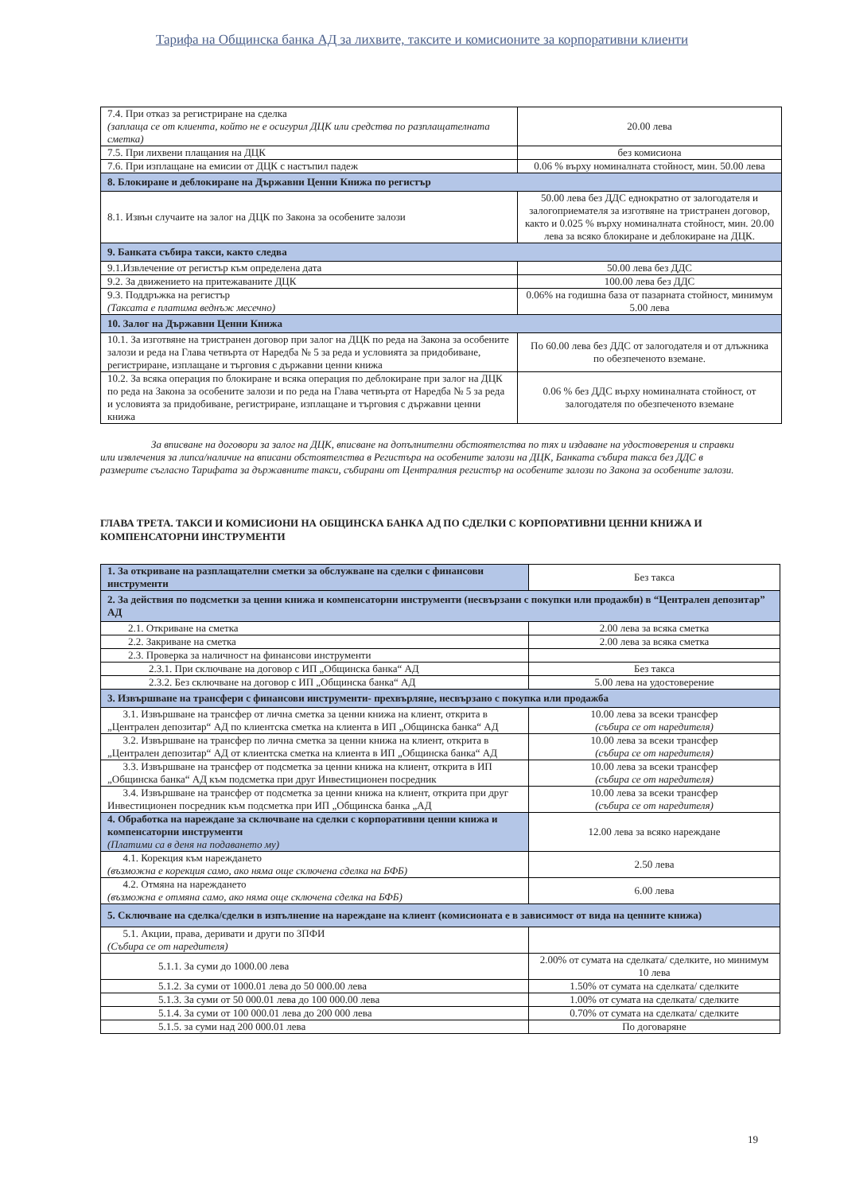Тарифа на Общинска банка АД за лихвите, таксите и комисионите за корпоративни клиенти
| 7.4. При отказ за регистриране на сделка (заплаща се от клиента, който не е осигурил ДЦК или средства по разплащателната сметка) | 20.00 лева |
| 7.5. При лихвени плащания на ДЦК | без комисиона |
| 7.6. При изплащане на емисии от ДЦК с настъпил падеж | 0.06 % върху номиналната стойност, мин. 50.00 лева |
| 8. Блокиране и деблокиране на Държавни Ценни Книжа по регистър | |
| 8.1. Извън случаите на залог на ДЦК по Закона за особените залози | 50.00 лева без ДДС еднократно от залогодателя и залогоприемателя за изготвяне на тристранен договор, както и 0.025 % върху номиналната стойност, мин. 20.00 лева за всяко блокиране и деблокиране на ДЦК. |
| 9. Банката събира такси, както следва | |
| 9.1.Извлечение от регистър към определена дата | 50.00 лева без ДДС |
| 9.2. За движението на притежаваните ДЦК | 100.00 лева без ДДС |
| 9.3. Поддръжка на регистър (Таксата е платима веднъж месечно) | 0.06% на годишна база от пазарната стойност, минимум 5.00 лева |
| 10. Залог на Държавни Ценни Книжа | |
| 10.1. За изготвяне на тристранен договор при залог на ДЦК по реда на Закона за особените залози и реда на Глава четвърта от Наредба № 5 за реда и условията за придобиване, регистриране, изплащане и търговия с държавни ценни книжа | По 60.00 лева без ДДС от залогодателя и от длъжника по обезпеченото вземане. |
| 10.2. За всяка операция по блокиране и всяка операция по деблокиране при залог на ДЦК по реда на Закона за особените залози и по реда на Глава четвърта от Наредба № 5 за реда и условията за придобиване, регистриране, изплащане и търговия с държавни ценни книжа | 0.06 % без ДДС върху номиналната стойност, от залогодателя по обезпеченото вземане |
За вписване на договори за залог на ДЦК, вписване на допълнителни обстоятелства по тях и издаване на удостоверения и справки или извлечения за липса/наличие на вписани обстоятелства в Регистъра на особените залози на ДЦК, Банката събира такса без ДДС в размерите съгласно Тарифата за държавните такси, събирани от Централния регистър на особените залози по Закона за особените залози.
ГЛАВА ТРЕТА. ТАКСИ И КОМИСИОНИ НА ОБЩИНСКА БАНКА АД ПО СДЕЛКИ С КОРПОРАТИВНИ ЦЕННИ КНИЖА И КОМПЕНСАТОРНИ ИНСТРУМЕНТИ
| 1. За откриване на разплащателни сметки за обслужване на сделки с финансови инструменти | Без такса |
| 2. За действия по подсметки за ценни книжа и компенсаторни инструменти (несвързани с покупки или продажби) в “Централен депозитар” АД | |
| 2.1. Откриване на сметка | 2.00 лева за всяка сметка |
| 2.2. Закриване на сметка | 2.00 лева за всяка сметка |
| 2.3. Проверка за наличност на финансови инструменти | |
| 2.3.1. При сключване на договор с ИП „Общинска банка“ АД | Без такса |
| 2.3.2. Без сключване на договор с ИП „Общинска банка“ АД | 5.00 лева на удостоверение |
| 3. Извършване на трансфери с финансови инструменти- прехвърляне, несвързано с покупка или продажба | |
| 3.1. Извършване на трансфер от лична сметка за ценни книжа на клиент, открита в „Централен депозитар“ АД по клиентска сметка на клиента в ИП „Общинска банка“ АД | 10.00 лева за всеки трансфер (събира се от наредителя) |
| 3.2. Извършване на трансфер по лична сметка за ценни книжа на клиент, открита в „Централен депозитар“ АД от клиентска сметка на клиента в ИП „Общинска банка“ АД | 10.00 лева за всеки трансфер (събира се от наредителя) |
| 3.3. Извършване на трансфер от подсметка за ценни книжа на клиент, открита в ИП „Общинска банка“ АД към подсметка при друг Инвестиционен посредник | 10.00 лева за всеки трансфер (събира се от наредителя) |
| 3.4. Извършване на трансфер от подсметка за ценни книжа на клиент, открита при друг Инвестиционен посредник към подсметка при ИП „Общинска банка „АД | 10.00 лева за всеки трансфер (събира се от наредителя) |
| 4. Обработка на нареждане за сключване на сделки с корпоративни ценни книжа и компенсаторни инструменти (Платими са в деня на подаването му) | 12.00 лева за всяко нареждане |
| 4.1. Корекция към нареждането (възможна е корекция само, ако няма още сключена сделка на БФБ) | 2.50 лева |
| 4.2. Отмяна на нареждането (възможна е отмяна само, ако няма още сключена сделка на БФБ) | 6.00 лева |
| 5. Сключване на сделка/сделки в изпълнение на нареждане на клиент (комисионата е в зависимост от вида на ценните книжа) | |
| 5.1. Акции, права, деривати и други по ЗПФИ (Събира се от наредителя) | |
| 5.1.1. За суми до 1000.00 лева | 2.00% от сумата на сделката/ сделките, но минимум 10 лева |
| 5.1.2. За суми от 1000.01 лева до 50 000.00 лева | 1.50% от сумата на сделката/ сделките |
| 5.1.3. За суми от 50 000.01 лева до 100 000.00 лева | 1.00% от сумата на сделката/ сделките |
| 5.1.4. За суми от 100 000.01 лева до 200 000 лева | 0.70% от сумата на сделката/ сделките |
| 5.1.5. за суми над 200 000.01 лева | По договаряне |
19